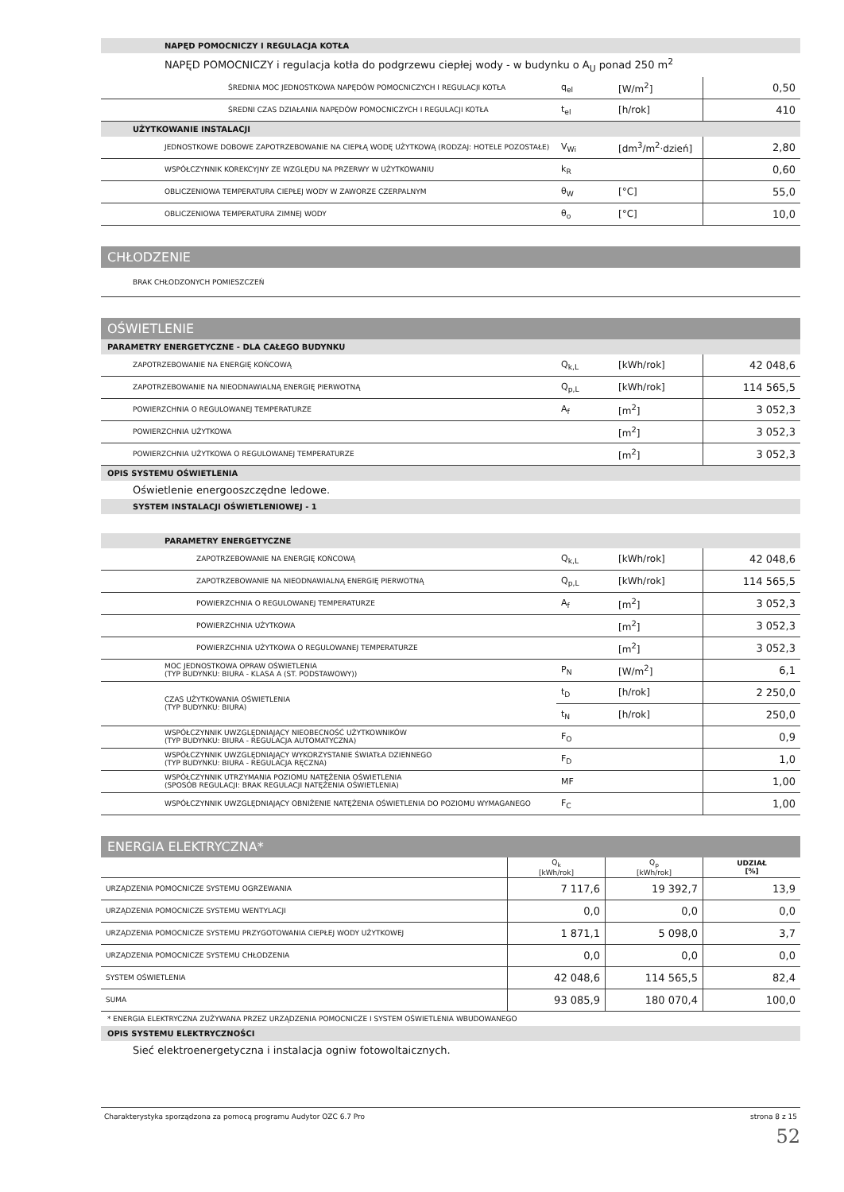NAPĘD POMOCNICZY I REGULACJA KOTŁA
NAPĘD POMOCNICZY i regulacja kotła do podgrzewu ciepłej wody - w budynku o A<sub>U</sub> ponad 250 m<sup>2</sup>
| ŚREDNIA MOC JEDNOSTKOWA NAPĘDÓW POMOCNICZYCH I REGULACJI KOTŁA | q<sub>el</sub> | [W/m<sup>2</sup>] | 0,50 |
| ŚREDNI CZAS DZIAŁANIA NAPĘDÓW POMOCNICZYCH I REGULACJI KOTŁA | t<sub>el</sub> | [h/rok] | 410 |
UŻYTKOWANIE INSTALACJI
| JEDNOSTKOWE DOBOWE ZAPOTRZEBOWANIE NA CIEPŁĄ WODĘ UŻYTKOWĄ (RODZAJ: HOTELE POZOSTAŁE) | V<sub>Wi</sub> | [dm<sup>3</sup>/m<sup>2</sup>·dzień] | 2,80 |
| WSPÓŁCZYNNIK KOREKCYJNY ZE WZGLĘDU NA PRZERWY W UŻYTKOWANIU | k<sub>R</sub> | | 0,60 |
| OBLICZENIOWA TEMPERATURA CIEPŁEJ WODY W ZAWORZE CZERPALNYM | θ<sub>W</sub> | [°C] | 55,0 |
| OBLICZENIOWA TEMPERATURA ZIMNEJ WODY | θ<sub>o</sub> | [°C] | 10,0 |
CHŁODZENIE
| BRAK CHŁODZONYCH POMIESZCZEŃ |
OŚWIETLENIE
PARAMETRY ENERGETYCZNE - DLA CAŁEGO BUDYNKU
| ZAPOTRZEBOWANIE NA ENERGIĘ KOŃCOWĄ | Q<sub>k,L</sub> | [kWh/rok] | 42 048,6 |
| ZAPOTRZEBOWANIE NA NIEODNAWIALNĄ ENERGIĘ PIERWOTNĄ | Q<sub>p,L</sub> | [kWh/rok] | 114 565,5 |
| POWIERZCHNIA O REGULOWANEJ TEMPERATURZE | A<sub>f</sub> | [m<sup>2</sup>] | 3 052,3 |
| POWIERZCHNIA UŻYTKOWA | | [m<sup>2</sup>] | 3 052,3 |
| POWIERZCHNIA UŻYTKOWA O REGULOWANEJ TEMPERATURZE | | [m<sup>2</sup>] | 3 052,3 |
OPIS SYSTEMU OŚWIETLENIA
Oświetlenie energooszczędne ledowe.
SYSTEM INSTALACJI OŚWIETLENIOWEJ - 1
PARAMETRY ENERGETYCZNE
| ZAPOTRZEBOWANIE NA ENERGIĘ KOŃCOWĄ | Q<sub>k,L</sub> | [kWh/rok] | 42 048,6 |
| ZAPOTRZEBOWANIE NA NIEODNAWIALNĄ ENERGIĘ PIERWOTNĄ | Q<sub>p,L</sub> | [kWh/rok] | 114 565,5 |
| POWIERZCHNIA O REGULOWANEJ TEMPERATURZE | A<sub>f</sub> | [m<sup>2</sup>] | 3 052,3 |
| POWIERZCHNIA UŻYTKOWA | | [m<sup>2</sup>] | 3 052,3 |
| POWIERZCHNIA UŻYTKOWA O REGULOWANEJ TEMPERATURZE | | [m<sup>2</sup>] | 3 052,3 |
| MOC JEDNOSTKOWA OPRAW OŚWIETLENIA (TYP BUDYNKU: BIURA - KLASA A (ST. PODSTAWOWY)) | P<sub>N</sub> | [W/m<sup>2</sup>] | 6,1 |
| CZAS UŻYTKOWANIA OŚWIETLENIA (TYP BUDYNKU: BIURA) | t<sub>D</sub> | [h/rok] | 2 250,0 |
| | t<sub>N</sub> | [h/rok] | 250,0 |
| WSPÓŁCZYNNIK UWZGLĘDNIAJĄCY NIEOBECNOŚĆ UŻYTKOWNIKÓW (TYP BUDYNKU: BIURA - REGULACJA AUTOMATYCZNA) | F<sub>O</sub> | | 0,9 |
| WSPÓŁCZYNNIK UWZGLĘDNIAJĄCY WYKORZYSTANIE ŚWIATŁA DZIENNEGO (TYP BUDYNKU: BIURA - REGULACJA RĘCZNA) | F<sub>D</sub> | | 1,0 |
| WSPÓŁCZYNNIK UTRZYMANIA POZIOMU NATĘŻENIA OŚWIETLENIA (SPOSÓB REGULACJI: BRAK REGULACJI NATĘŻENIA OŚWIETLENIA) | MF | | 1,00 |
| WSPÓŁCZYNNIK UWZGLĘDNIAJĄCY OBNIŻENIE NATĘŻENIA OŚWIETLENIA DO POZIOMU WYMAGANEGO | F<sub>C</sub> | | 1,00 |
ENERGIA ELEKTRYCZNA*
| | Q<sub>k</sub> [kWh/rok] | Q<sub>p</sub> [kWh/rok] | UDZIAŁ [%] |
| --- | --- | --- | --- |
| URZĄDZENIA POMOCNICZE SYSTEMU OGRZEWANIA | 7 117,6 | 19 392,7 | 13,9 |
| URZĄDZENIA POMOCNICZE SYSTEMU WENTYLACJI | 0,0 | 0,0 | 0,0 |
| URZĄDZENIA POMOCNICZE SYSTEMU PRZYGOTOWANIA CIEPŁEJ WODY UŻYTKOWEJ | 1 871,1 | 5 098,0 | 3,7 |
| URZĄDZENIA POMOCNICZE SYSTEMU CHŁODZENIA | 0,0 | 0,0 | 0,0 |
| SYSTEM OŚWIETLENIA | 42 048,6 | 114 565,5 | 82,4 |
| SUMA | 93 085,9 | 180 070,4 | 100,0 |
* ENERGIA ELEKTRYCZNA ZUŻYWANA PRZEZ URZĄDZENIA POMOCNICZE I SYSTEM OŚWIETLENIA WBUDOWANEGO
OPIS SYSTEMU ELEKTRYCZNOŚCI
Sieć elektroenergetyczna i instalacja ogniw fotowoltaicznych.
Charakterystyka sporządzona za pomocą programu Audytor OZC 6.7 Pro strona 8 z 15
52